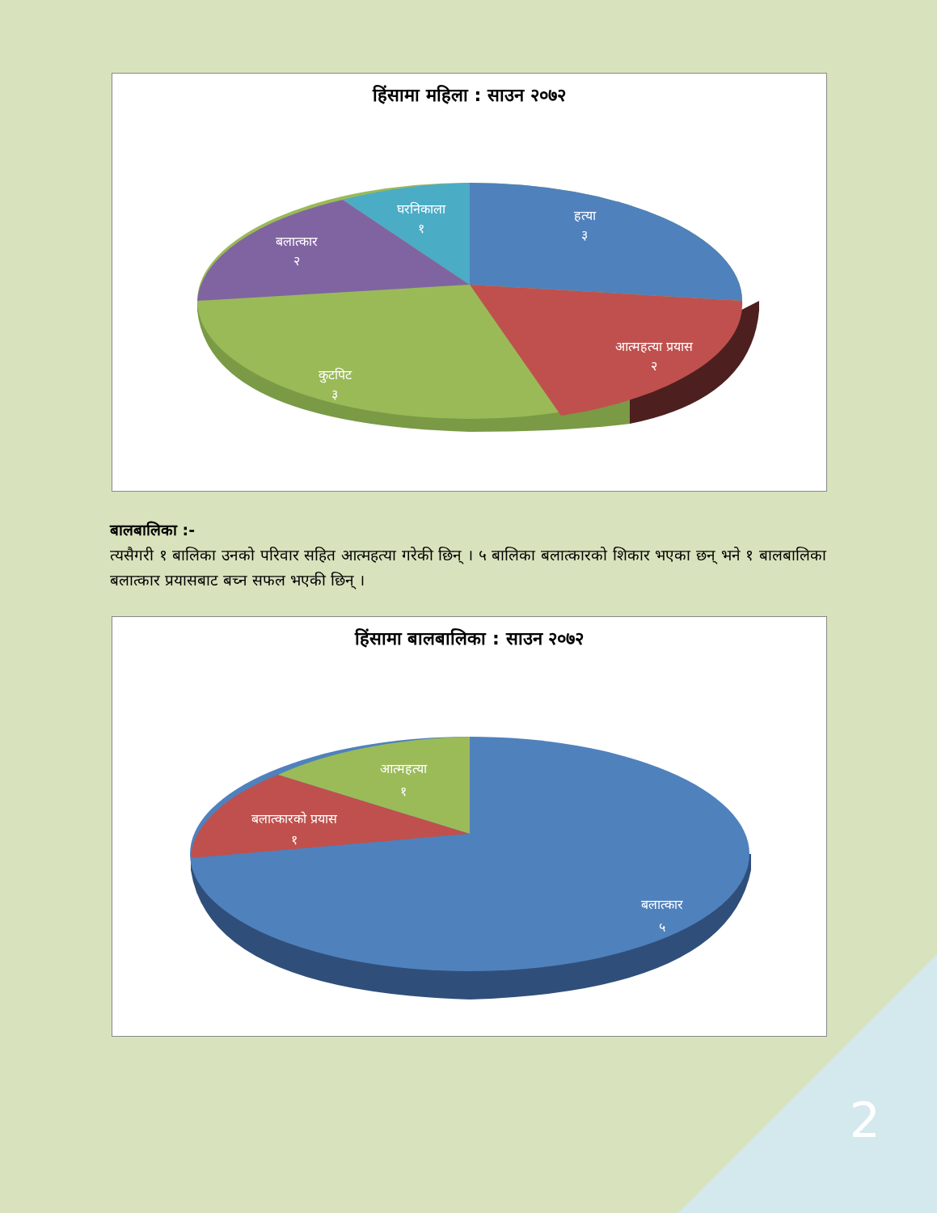हिंसामा महिला : साउन २०७२
हत्या
३
घरनिकाला
१
बलात्कार
२
आत्महत्या प्रयास
२
कुटपिट
३
बालबालिका :-
त्यसैगरी १ बालिका उनको परिवार सहित आत्महत्या गरेकी छिन् । ५ बालिका बलात्कारको शिकार भएका छन् भने १ बालबालिका बलात्कार प्रयासबाट बच्न सफल भएकी छिन् ।
हिंसामा बालबालिका : साउन २०७२
आत्महत्या
१
बलात्कारको प्रयास
१
बलात्कार
५
2